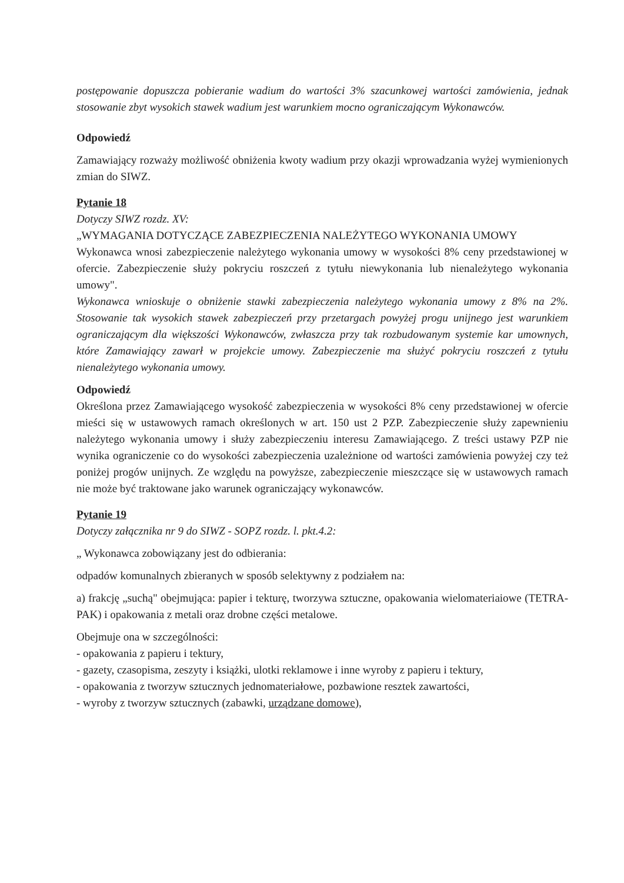postępowanie dopuszcza pobieranie wadium do wartości 3% szacunkowej wartości zamówienia, jednak stosowanie zbyt wysokich stawek wadium jest warunkiem mocno ograniczającym Wykonawców.
Odpowiedź
Zamawiający rozważy możliwość obniżenia kwoty wadium przy okazji wprowadzania wyżej wymienionych zmian do SIWZ.
Pytanie 18
Dotyczy SIWZ rozdz. XV:
„WYMAGANIA DOTYCZĄCE ZABEZPIECZENIA NALEŻYTEGO WYKONANIA UMOWY
Wykonawca wnosi zabezpieczenie należytego wykonania umowy w wysokości 8% ceny przedstawionej w ofercie. Zabezpieczenie służy pokryciu roszczeń z tytułu niewykonania lub nienależytego wykonania umowy".
Wykonawca wnioskuje o obniżenie stawki zabezpieczenia należytego wykonania umowy z 8% na 2%. Stosowanie tak wysokich stawek zabezpieczeń przy przetargach powyżej progu unijnego jest warunkiem ograniczającym dla większości Wykonawców, zwłaszcza przy tak rozbudowanym systemie kar umownych, które Zamawiający zawarł w projekcie umowy. Zabezpieczenie ma służyć pokryciu roszczeń z tytułu nienależytego wykonania umowy.
Odpowiedź
Określona przez Zamawiającego wysokość zabezpieczenia w wysokości 8% ceny przedstawionej w ofercie mieści się w ustawowych ramach określonych w art. 150 ust 2 PZP. Zabezpieczenie służy zapewnieniu należytego wykonania umowy i służy zabezpieczeniu interesu Zamawiającego. Z treści ustawy PZP nie wynika ograniczenie co do wysokości zabezpieczenia uzależnione od wartości zamówienia powyżej czy też poniżej progów unijnych. Ze względu na powyższe, zabezpieczenie mieszczące się w ustawowych ramach nie może być traktowane jako warunek ograniczający wykonawców.
Pytanie 19
Dotyczy załącznika nr 9 do SIWZ - SOPZ rozdz. l. pkt.4.2:
„ Wykonawca zobowiązany jest do odbierania:
odpadów komunalnych zbieranych w sposób selektywny z podziałem na:
a) frakcję „suchą" obejmująca: papier i tekturę, tworzywa sztuczne, opakowania wielomateriaiowe (TETRA-PAK) i opakowania z metali oraz drobne części metalowe.
Obejmuje ona w szczególności:
- opakowania z papieru i tektury,
- gazety, czasopisma, zeszyty i książki, ulotki reklamowe i inne wyroby z papieru i tektury,
- opakowania z tworzyw sztucznych jednomateriałowe, pozbawione resztek zawartości,
- wyroby z tworzyw sztucznych (zabawki, urządzane domowe),